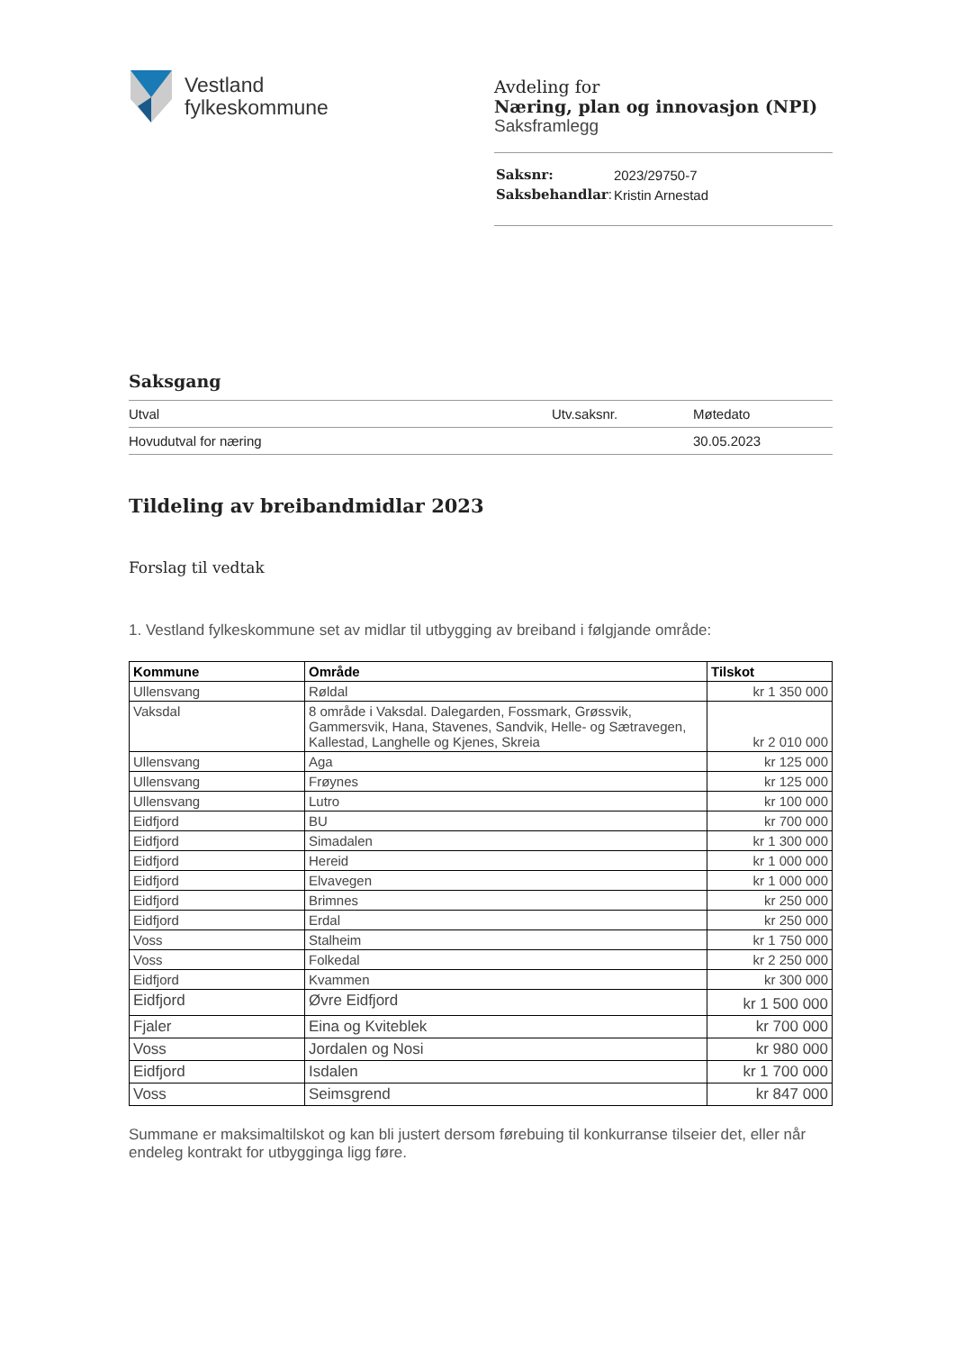Vestland
fylkeskommune
Avdeling for
Næring, plan og innovasjon (NPI)
Saksframlegg
| Saksnr: | 2023/29750-7 |
| Saksbehandlar : | Kristin Arnestad |
Saksgang
| Utval | Utv.saksnr. | Møtedato |
| Hovudutval for næring | | 30.05.2023 |
Tildeling av breibandmidlar 2023
Forslag til vedtak
1. Vestland fylkeskommune set av midlar til utbygging av breiband i følgjande område:
| Kommune | Område | Tilskot |
| --- | --- | --- |
| Ullensvang | Røldal | kr 1 350 000 |
| Vaksdal | 8 område i Vaksdal. Dalegarden, Fossmark, Grøssvik, Gammersvik, Hana, Stavenes, Sandvik, Helle- og Sætravegen, Kallestad, Langhelle og Kjenes, Skreia | kr 2 010 000 |
| Ullensvang | Aga | kr 125 000 |
| Ullensvang | Frøynes | kr 125 000 |
| Ullensvang | Lutro | kr 100 000 |
| Eidfjord | BU | kr 700 000 |
| Eidfjord | Simadalen | kr 1 300 000 |
| Eidfjord | Hereid | kr 1 000 000 |
| Eidfjord | Elvavegen | kr 1 000 000 |
| Eidfjord | Brimnes | kr 250 000 |
| Eidfjord | Erdal | kr 250 000 |
| Voss | Stalheim | kr 1 750 000 |
| Voss | Folkedal | kr 2 250 000 |
| Eidfjord | Kvammen | kr 300 000 |
| Eidfjord | Øvre Eidfjord | kr 1 500 000 |
| Fjaler | Eina og Kviteblek | kr 700 000 |
| Voss | Jordalen og Nosi | kr 980 000 |
| Eidfjord | Isdalen | kr 1 700 000 |
| Voss | Seimsgrend | kr 847 000 |
Summane er maksimaltilskot og kan bli justert dersom førebuing til konkurranse tilseier det, eller når endeleg kontrakt for utbygginga ligg føre.